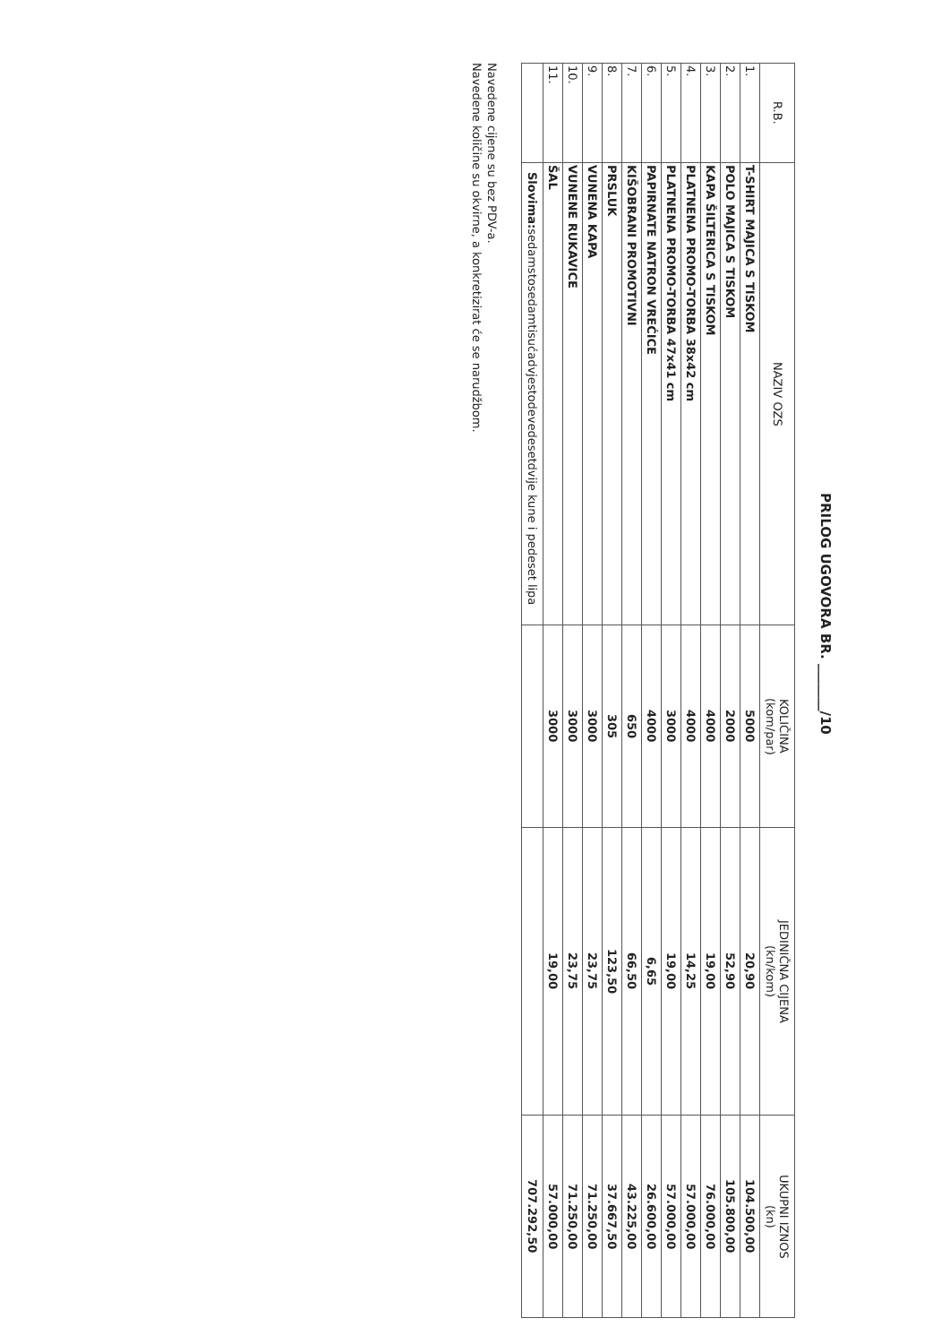PRILOG UGOVORA BR. _______/10
| R.B. | NAZIV OZS | KOLIČINA (kom/par) | JEDINIČNA CIJENA (kn/kom) | UKUPNI IZNOS (kn) |
| --- | --- | --- | --- | --- |
| 1. | T-SHIRT MAJICA S TISKOM | 5000 | 20,90 | 104.500,00 |
| 2. | POLO MAJICA S TISKOM | 2000 | 52,90 | 105.800,00 |
| 3. | KAPA ŠILTERICA S TISKOM | 4000 | 19,00 | 76.000,00 |
| 4. | PLATNENA PROMO-TORBA 38x42 cm | 4000 | 14,25 | 57.000,00 |
| 5. | PLATNENA PROMO-TORBA 47x41 cm | 3000 | 19,00 | 57.000,00 |
| 6. | PAPIRNATE NATRON VREĆICE | 4000 | 6,65 | 26.600,00 |
| 7. | KIŠOBRANI PROMOTIVNI | 650 | 66,50 | 43.225,00 |
| 8. | PRSLUK | 305 | 123,50 | 37.667,50 |
| 9. | VUNENA KAPA | 3000 | 23,75 | 71.250,00 |
| 10. | VUNENE RUKAVICE | 3000 | 23,75 | 71.250,00 |
| 11. | ŠAL | 3000 | 19,00 | 57.000,00 |
| | Slovima: sedamstosedamtisućadvjestodevedesetdvije kune i pedeset lipa | | | 707.292,50 |
Navedene cijene su bez PDV-a.
Navedene količine su okvirne, a konkretizirat će se narudžbom.